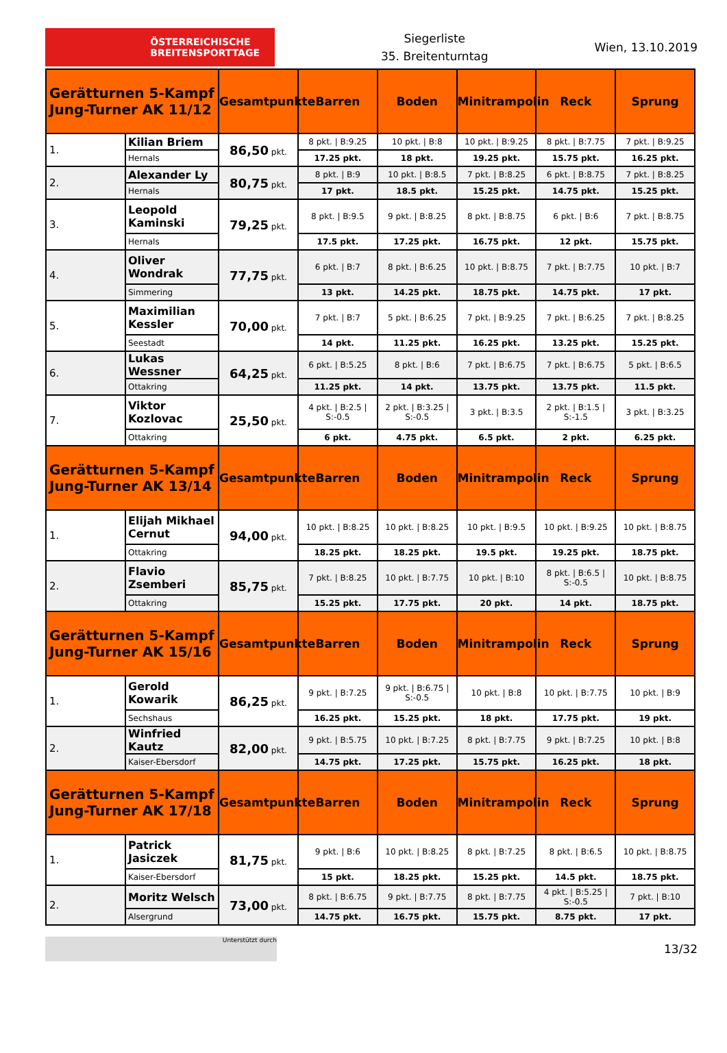ÖSTERREICHISCHE
BREITENSPORTTAGE
Siegerliste
35. Breitenturntag
Wien, 13.10.2019
| Gerätturnen 5-Kampf Jung-Turner AK 11/12 | | Gesamtpunkte | Barren | Boden | Minitrampolin | Reck | Sprung |
| --- | --- | --- | --- | --- | --- | --- | --- |
| 1. | Kilian Briem | 86,50 pkt. | 8 pkt. / B:9.25 | 10 pkt. / B:8 | 10 pkt. / B:9.25 | 8 pkt. / B:7.75 | 7 pkt. / B:9.25 |
| | Hernals | | 17.25 pkt. | 18 pkt. | 19.25 pkt. | 15.75 pkt. | 16.25 pkt. |
| 2. | Alexander Ly | 80,75 pkt. | 8 pkt. / B:9 | 10 pkt. / B:8.5 | 7 pkt. / B:8.25 | 6 pkt. / B:8.75 | 7 pkt. / B:8.25 |
| | Hernals | | 17 pkt. | 18.5 pkt. | 15.25 pkt. | 14.75 pkt. | 15.25 pkt. |
| 3. | Leopold Kaminski | 79,25 pkt. | 8 pkt. / B:9.5 | 9 pkt. / B:8.25 | 8 pkt. / B:8.75 | 6 pkt. / B:6 | 7 pkt. / B:8.75 |
| | Hernals | | 17.5 pkt. | 17.25 pkt. | 16.75 pkt. | 12 pkt. | 15.75 pkt. |
| 4. | Oliver Wondrak | 77,75 pkt. | 6 pkt. / B:7 | 8 pkt. / B:6.25 | 10 pkt. / B:8.75 | 7 pkt. / B:7.75 | 10 pkt. / B:7 |
| | Simmering | | 13 pkt. | 14.25 pkt. | 18.75 pkt. | 14.75 pkt. | 17 pkt. |
| 5. | Maximilian Kessler | 70,00 pkt. | 7 pkt. / B:7 | 5 pkt. / B:6.25 | 7 pkt. / B:9.25 | 7 pkt. / B:6.25 | 7 pkt. / B:8.25 |
| | Seestadt | | 14 pkt. | 11.25 pkt. | 16.25 pkt. | 13.25 pkt. | 15.25 pkt. |
| 6. | Lukas Wessner | 64,25 pkt. | 6 pkt. / B:5.25 | 8 pkt. / B:6 | 7 pkt. / B:6.75 | 7 pkt. / B:6.75 | 5 pkt. / B:6.5 |
| | Ottakring | | 11.25 pkt. | 14 pkt. | 13.75 pkt. | 13.75 pkt. | 11.5 pkt. |
| 7. | Viktor Kozlovac | 25,50 pkt. | 4 pkt. / B:2.5 / S:-0.5 | 2 pkt. / B:3.25 / S:-0.5 | 3 pkt. / B:3.5 | 2 pkt. / B:1.5 / S:-1.5 | 3 pkt. / B:3.25 |
| | Ottakring | | 6 pkt. | 4.75 pkt. | 6.5 pkt. | 2 pkt. | 6.25 pkt. |
| Gerätturnen 5-Kampf Jung-Turner AK 13/14 | | Gesamtpunkte | Barren | Boden | Minitrampolin | Reck | Sprung |
| 1. | Elijah Mikhael Cernut | 94,00 pkt. | 10 pkt. / B:8.25 | 10 pkt. / B:8.25 | 10 pkt. / B:9.5 | 10 pkt. / B:9.25 | 10 pkt. / B:8.75 |
| | Ottakring | | 18.25 pkt. | 18.25 pkt. | 19.5 pkt. | 19.25 pkt. | 18.75 pkt. |
| 2. | Flavio Zsemberi | 85,75 pkt. | 7 pkt. / B:8.25 | 10 pkt. / B:7.75 | 10 pkt. / B:10 | 8 pkt. / B:6.5 / S:-0.5 | 10 pkt. / B:8.75 |
| | Ottakring | | 15.25 pkt. | 17.75 pkt. | 20 pkt. | 14 pkt. | 18.75 pkt. |
| Gerätturnen 5-Kampf Jung-Turner AK 15/16 | | Gesamtpunkte | Barren | Boden | Minitrampolin | Reck | Sprung |
| 1. | Gerold Kowarik | 86,25 pkt. | 9 pkt. / B:7.25 | 9 pkt. / B:6.75 / S:-0.5 | 10 pkt. / B:8 | 10 pkt. / B:7.75 | 10 pkt. / B:9 |
| | Sechshaus | | 16.25 pkt. | 15.25 pkt. | 18 pkt. | 17.75 pkt. | 19 pkt. |
| 2. | Winfried Kautz | 82,00 pkt. | 9 pkt. / B:5.75 | 10 pkt. / B:7.25 | 8 pkt. / B:7.75 | 9 pkt. / B:7.25 | 10 pkt. / B:8 |
| | Kaiser-Ebersdorf | | 14.75 pkt. | 17.25 pkt. | 15.75 pkt. | 16.25 pkt. | 18 pkt. |
| Gerätturnen 5-Kampf Jung-Turner AK 17/18 | | Gesamtpunkte | Barren | Boden | Minitrampolin | Reck | Sprung |
| 1. | Patrick Jasiczek | 81,75 pkt. | 9 pkt. / B:6 | 10 pkt. / B:8.25 | 8 pkt. / B:7.25 | 8 pkt. / B:6.5 | 10 pkt. / B:8.75 |
| | Kaiser-Ebersdorf | | 15 pkt. | 18.25 pkt. | 15.25 pkt. | 14.5 pkt. | 18.75 pkt. |
| 2. | Moritz Welsch | 73,00 pkt. | 8 pkt. / B:6.75 | 9 pkt. / B:7.75 | 8 pkt. / B:7.75 | 4 pkt. / B:5.25 / S:-0.5 | 7 pkt. / B:10 |
| | Alsergrund | | 14.75 pkt. | 16.75 pkt. | 15.75 pkt. | 8.75 pkt. | 17 pkt. |
Unterstützt durch
13/32